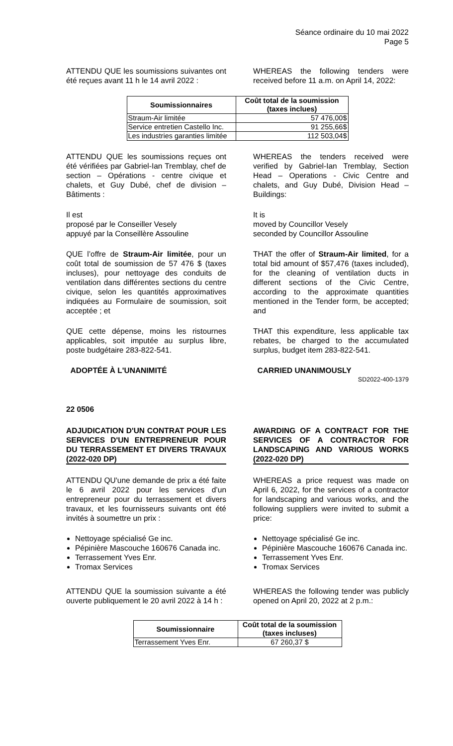Séance ordinaire du 10 mai 2022
Page 5
ATTENDU QUE les soumissions suivantes ont été reçues avant 11 h le 14 avril 2022 :
WHEREAS the following tenders were received before 11 a.m. on April 14, 2022:
| Soumissionnaires | Coût total de la soumission (taxes inclues) |
| --- | --- |
| Straum-Air limitée | 57 476,00$ |
| Service entretien Castello Inc. | 91 255,66$ |
| Les industries garanties limitée | 112 503,04$ |
ATTENDU QUE les soumissions reçues ont été vérifiées par Gabriel-Ian Tremblay, chef de section – Opérations - centre civique et chalets, et Guy Dubé, chef de division – Bâtiments :
WHEREAS the tenders received were verified by Gabriel-Ian Tremblay, Section Head – Operations - Civic Centre and chalets, and Guy Dubé, Division Head – Buildings:
Il est
proposé par le Conseiller Vesely
appuyé par la Conseillère Assouline
It is
moved by Councillor Vesely
seconded by Councillor Assouline
QUE l’offre de Straum-Air limitée, pour un coût total de soumission de 57 476 $ (taxes incluses), pour nettoyage des conduits de ventilation dans différentes sections du centre civique, selon les quantités approximatives indiquées au Formulaire de soumission, soit acceptée ; et
THAT the offer of Straum-Air limited, for a total bid amount of $57,476 (taxes included), for the cleaning of ventilation ducts in different sections of the Civic Centre, according to the approximate quantities mentioned in the Tender form, be accepted; and
QUE cette dépense, moins les ristournes applicables, soit imputée au surplus libre, poste budgétaire 283-822-541.
THAT this expenditure, less applicable tax rebates, be charged to the accumulated surplus, budget item 283-822-541.
ADOPTÉE À L'UNANIMITÉ CARRIED UNANIMOUSLY
SD2022-400-1379
22 0506
ADJUDICATION D'UN CONTRAT POUR LES SERVICES D'UN ENTREPRENEUR POUR DU TERRASSEMENT ET DIVERS TRAVAUX (2022-020 DP)
AWARDING OF A CONTRACT FOR THE SERVICES OF A CONTRACTOR FOR LANDSCAPING AND VARIOUS WORKS (2022-020 DP)
ATTENDU QU'une demande de prix a été faite le 6 avril 2022 pour les services d’un entrepreneur pour du terrassement et divers travaux, et les fournisseurs suivants ont été invités à soumettre un prix :
WHEREAS a price request was made on April 6, 2022, for the services of a contractor for landscaping and various works, and the following suppliers were invited to submit a price:
Nettoyage spécialisé Ge inc.
Pépinière Mascouche 160676 Canada inc.
Terrassement Yves Enr.
Tromax Services
Nettoyage spécialisé Ge inc.
Pépinière Mascouche 160676 Canada inc.
Terrassement Yves Enr.
Tromax Services
ATTENDU QUE la soumission suivante a été ouverte publiquement le 20 avril 2022 à 14 h :
WHEREAS the following tender was publicly opened on April 20, 2022 at 2 p.m.:
| Soumissionnaire | Coût total de la soumission (taxes incluses) |
| --- | --- |
| Terrassement Yves Enr. | 67 260,37 $ |